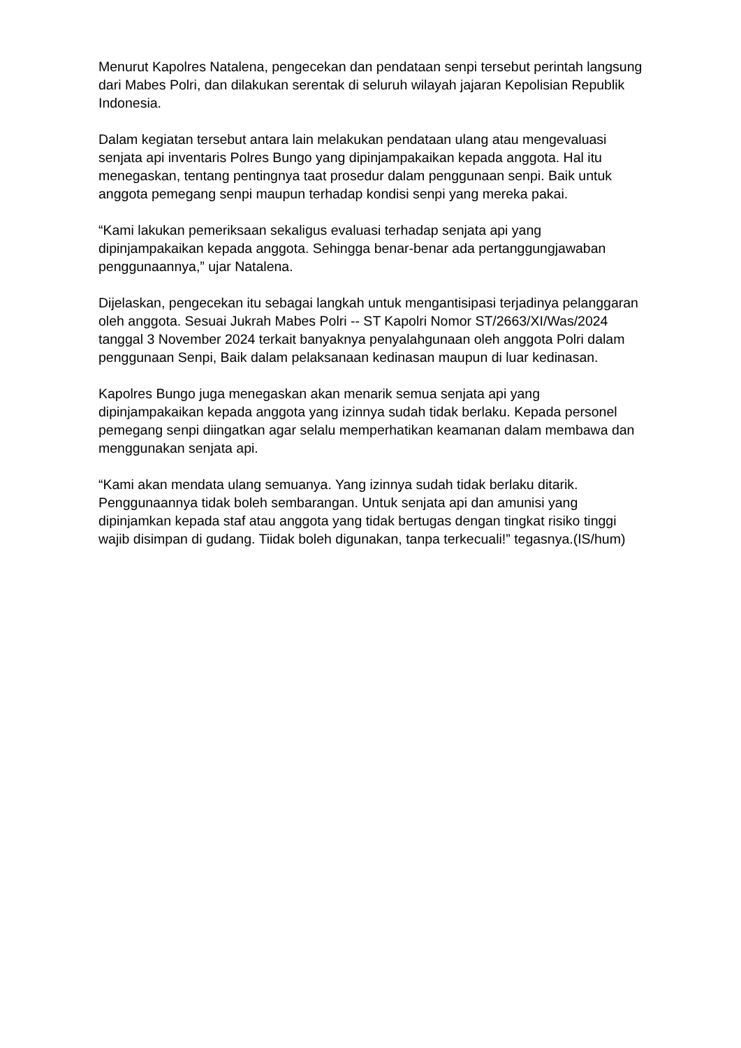Menurut Kapolres Natalena, pengecekan dan pendataan senpi tersebut perintah langsung dari Mabes Polri, dan dilakukan serentak di seluruh wilayah jajaran Kepolisian Republik Indonesia.
Dalam kegiatan tersebut antara lain melakukan pendataan ulang atau mengevaluasi senjata api inventaris Polres Bungo yang dipinjampakaikan kepada anggota. Hal itu menegaskan, tentang pentingnya taat prosedur dalam penggunaan senpi. Baik untuk anggota pemegang senpi maupun terhadap kondisi senpi yang mereka pakai.
“Kami lakukan pemeriksaan sekaligus evaluasi terhadap senjata api yang dipinjampakaikan kepada anggota. Sehingga benar-benar ada pertanggungjawaban penggunaannya,” ujar Natalena.
Dijelaskan, pengecekan itu sebagai langkah untuk mengantisipasi terjadinya pelanggaran oleh anggota. Sesuai Jukrah Mabes Polri -- ST Kapolri Nomor ST/2663/XI/Was/2024 tanggal 3 November 2024 terkait banyaknya penyalahgunaan oleh anggota Polri dalam penggunaan Senpi, Baik dalam pelaksanaan kedinasan maupun di luar kedinasan.
Kapolres Bungo juga menegaskan akan menarik semua senjata api yang dipinjampakaikan kepada anggota yang izinnya sudah tidak berlaku. Kepada personel pemegang senpi diingatkan agar selalu memperhatikan keamanan dalam membawa dan menggunakan senjata api.
“Kami akan mendata ulang semuanya. Yang izinnya sudah tidak berlaku ditarik. Penggunaannya tidak boleh sembarangan. Untuk senjata api dan amunisi yang dipinjamkan kepada staf atau anggota yang tidak bertugas dengan tingkat risiko tinggi wajib disimpan di gudang. Tiidak boleh digunakan, tanpa terkecuali!” tegasnya.(IS/hum)